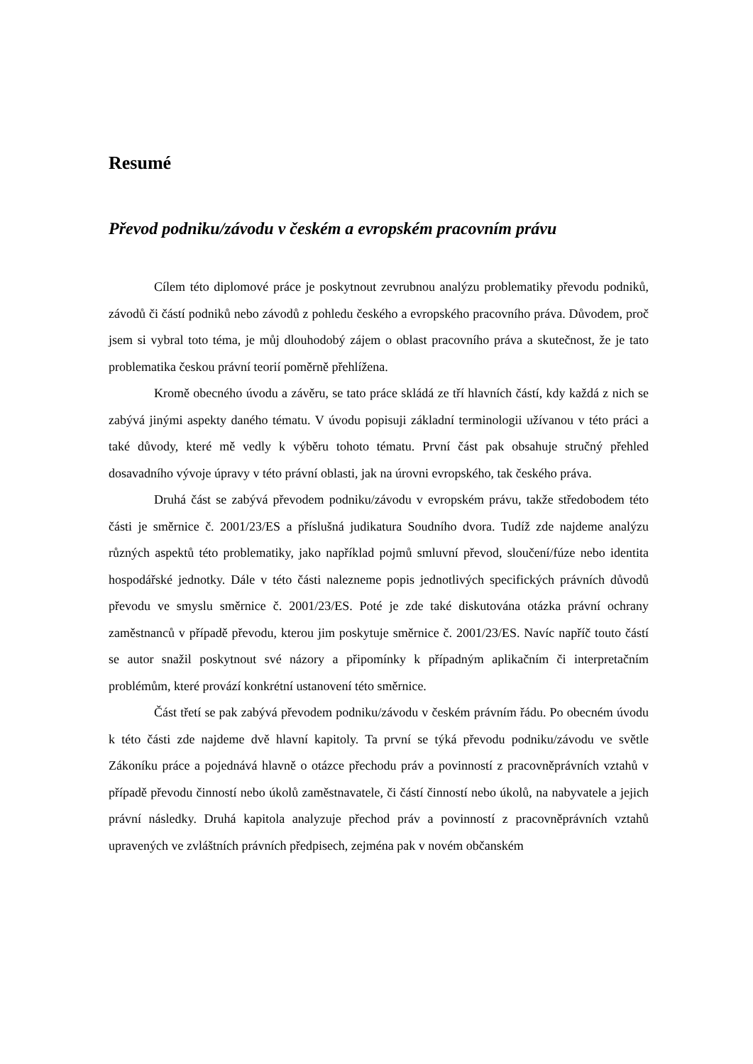Resumé
Převod podniku/závodu v českém a evropském pracovním právu
Cílem této diplomové práce je poskytnout zevrubnou analýzu problematiky převodu podniků, závodů či částí podniků nebo závodů z pohledu českého a evropského pracovního práva. Důvodem, proč jsem si vybral toto téma, je můj dlouhodobý zájem o oblast pracovního práva a skutečnost, že je tato problematika českou právní teorií poměrně přehlížena.
Kromě obecného úvodu a závěru, se tato práce skládá ze tří hlavních částí, kdy každá z nich se zabývá jinými aspekty daného tématu. V úvodu popisuji základní terminologii užívanou v této práci a také důvody, které mě vedly k výběru tohoto tématu. První část pak obsahuje stručný přehled dosavadního vývoje úpravy v této právní oblasti, jak na úrovni evropského, tak českého práva.
Druhá část se zabývá převodem podniku/závodu v evropském právu, takže středobodem této části je směrnice č. 2001/23/ES a příslušná judikatura Soudního dvora. Tudíž zde najdeme analýzu různých aspektů této problematiky, jako například pojmů smluvní převod, sloučení/fúze nebo identita hospodářské jednotky. Dále v této části nalezneme popis jednotlivých specifických právních důvodů převodu ve smyslu směrnice č. 2001/23/ES. Poté je zde také diskutována otázka právní ochrany zaměstnanců v případě převodu, kterou jim poskytuje směrnice č. 2001/23/ES. Navíc napříč touto částí se autor snažil poskytnout své názory a připomínky k případným aplikačním či interpretačním problémům, které provází konkrétní ustanovení této směrnice.
Část třetí se pak zabývá převodem podniku/závodu v českém právním řádu. Po obecném úvodu k této části zde najdeme dvě hlavní kapitoly. Ta první se týká převodu podniku/závodu ve světle Zákoníku práce a pojednává hlavně o otázce přechodu práv a povinností z pracovněprávních vztahů v případě převodu činností nebo úkolů zaměstnavatele, či částí činností nebo úkolů, na nabyvatele a jejich právní následky. Druhá kapitola analyzuje přechod práv a povinností z pracovněprávních vztahů upravených ve zvláštních právních předpisech, zejména pak v novém občanském